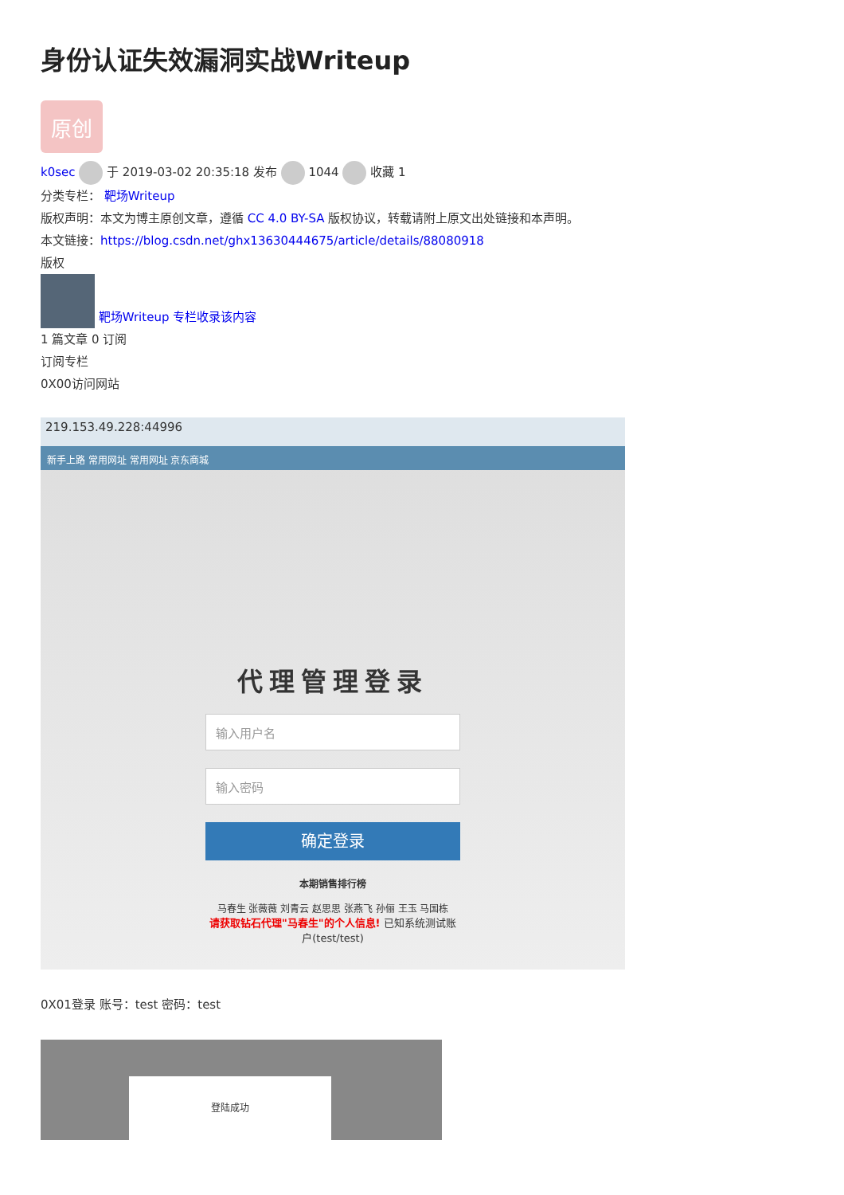身份认证失效漏洞实战Writeup
原创
k0sec 于 2019-03-02 20:35:18 发布 1044 收藏 1
分类专栏： 靶场Writeup
版权声明：本文为博主原创文章，遵循 CC 4.0 BY-SA 版权协议，转载请附上原文出处链接和本声明。
本文链接：https://blog.csdn.net/ghx13630444675/article/details/88080918
版权
靶场Writeup 专栏收录该内容
1 篇文章 0 订阅
订阅专栏
0X00访问网站
219.153.49.228:44996
新手上路 常用网址 常用网址 京东商城
代理管理登录
输入用户名
输入密码
确定登录
本期销售排行榜
马春生 张薇薇 刘青云 赵思思 张燕飞 孙俪 王玉 马国栋
请获取钻石代理"马春生"的个人信息! 已知系统测试账户(test/test)
0X01登录 账号：test 密码：test
登陆成功